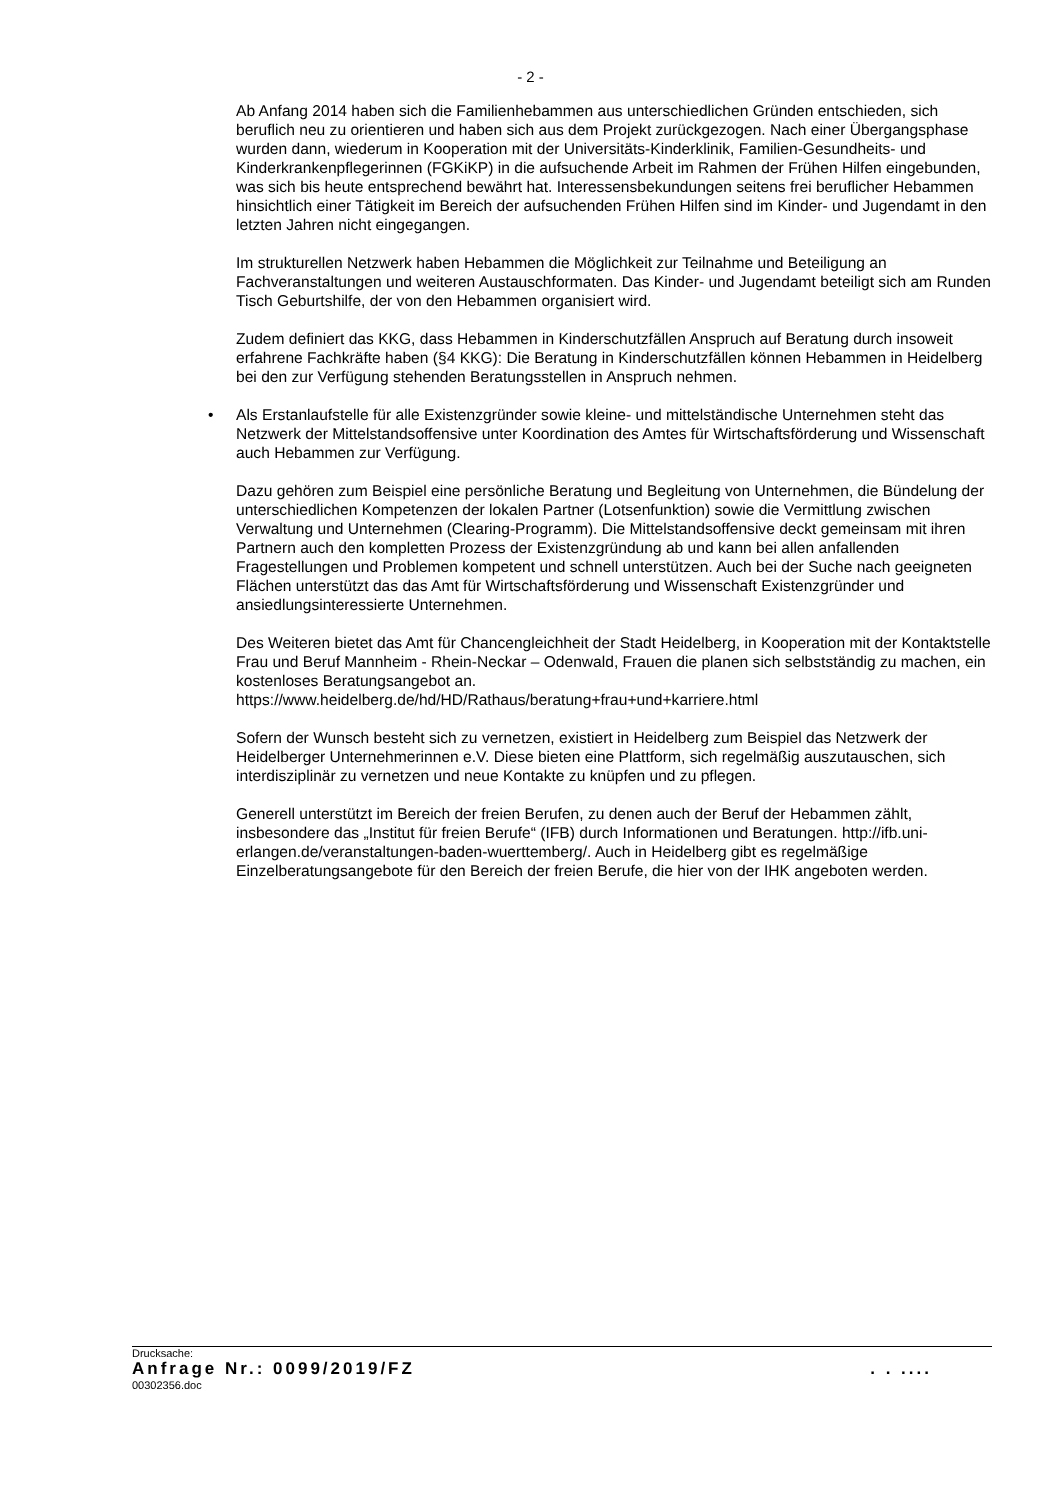- 2 -
Ab Anfang 2014 haben sich die Familienhebammen aus unterschiedlichen Gründen entschieden, sich beruflich neu zu orientieren und haben sich aus dem Projekt zurückgezogen. Nach einer Übergangsphase wurden dann, wiederum in Kooperation mit der Universitäts-Kinderklinik, Familien-Gesundheits- und Kinderkrankenpflegerinnen (FGKiKP) in die aufsuchende Arbeit im Rahmen der Frühen Hilfen eingebunden, was sich bis heute entsprechend bewährt hat. Interessensbekundungen seitens frei beruflicher Hebammen hinsichtlich einer Tätigkeit im Bereich der aufsuchenden Frühen Hilfen sind im Kinder- und Jugendamt in den letzten Jahren nicht eingegangen.
Im strukturellen Netzwerk haben Hebammen die Möglichkeit zur Teilnahme und Beteiligung an Fachveranstaltungen und weiteren Austauschformaten. Das Kinder- und Jugendamt beteiligt sich am Runden Tisch Geburtshilfe, der von den Hebammen organisiert wird.
Zudem definiert das KKG, dass Hebammen in Kinderschutzfällen Anspruch auf Beratung durch insoweit erfahrene Fachkräfte haben (§4 KKG): Die Beratung in Kinderschutzfällen können Hebammen in Heidelberg bei den zur Verfügung stehenden Beratungsstellen in Anspruch nehmen.
• Als Erstanlaufstelle für alle Existenzgründer sowie kleine- und mittelständische Unternehmen steht das Netzwerk der Mittelstandsoffensive unter Koordination des Amtes für Wirtschaftsförderung und Wissenschaft auch Hebammen zur Verfügung.
Dazu gehören zum Beispiel eine persönliche Beratung und Begleitung von Unternehmen, die Bündelung der unterschiedlichen Kompetenzen der lokalen Partner (Lotsenfunktion) sowie die Vermittlung zwischen Verwaltung und Unternehmen (Clearing-Programm). Die Mittelstandsoffensive deckt gemeinsam mit ihren Partnern auch den kompletten Prozess der Existenzgründung ab und kann bei allen anfallenden Fragestellungen und Problemen kompetent und schnell unterstützen. Auch bei der Suche nach geeigneten Flächen unterstützt das das Amt für Wirtschaftsförderung und Wissenschaft Existenzgründer und ansiedlungsinteressierte Unternehmen.
Des Weiteren bietet das Amt für Chancengleichheit der Stadt Heidelberg, in Kooperation mit der Kontaktstelle Frau und Beruf Mannheim - Rhein-Neckar – Odenwald, Frauen die planen sich selbstständig zu machen, ein kostenloses Beratungsangebot an.
https://www.heidelberg.de/hd/HD/Rathaus/beratung+frau+und+karriere.html
Sofern der Wunsch besteht sich zu vernetzen, existiert in Heidelberg zum Beispiel das Netzwerk der Heidelberger Unternehmerinnen e.V. Diese bieten eine Plattform, sich regelmäßig auszutauschen, sich interdisziplinär zu vernetzen und neue Kontakte zu knüpfen und zu pflegen.
Generell unterstützt im Bereich der freien Berufen, zu denen auch der Beruf der Hebammen zählt, insbesondere das „Institut für freien Berufe“ (IFB) durch Informationen und Beratungen. http://ifb.uni-erlangen.de/veranstaltungen-baden-wuerttemberg/. Auch in Heidelberg gibt es regelmäßige Einzelberatungsangebote für den Bereich der freien Berufe, die hier von der IHK angeboten werden.
Drucksache:
Anfrage Nr.: 0099/2019/FZ. . ....
00302356.doc